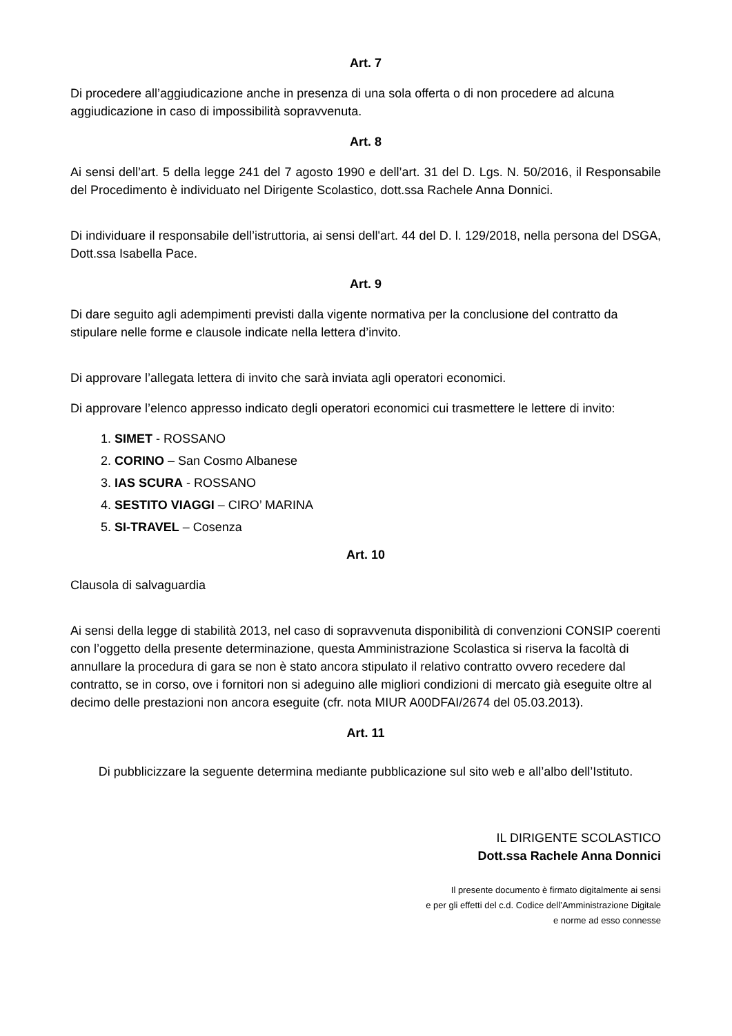Art. 7
Di procedere all’aggiudicazione anche in presenza di una sola offerta o di non procedere ad alcuna aggiudicazione in caso di impossibilità sopravvenuta.
Art. 8
Ai sensi dell’art. 5 della legge 241 del 7 agosto 1990 e dell’art. 31 del D. Lgs. N. 50/2016, il Responsabile del Procedimento è individuato nel Dirigente Scolastico, dott.ssa Rachele Anna Donnici.
Di individuare il responsabile dell’istruttoria, ai sensi dell'art. 44 del D. l. 129/2018, nella persona del DSGA, Dott.ssa Isabella Pace.
Art. 9
Di dare seguito agli adempimenti previsti dalla vigente normativa per la conclusione del contratto da stipulare nelle forme e clausole indicate nella lettera d’invito.
Di approvare l’allegata lettera di invito che sarà inviata agli operatori economici.
Di approvare l’elenco appresso indicato degli operatori economici cui trasmettere le lettere di invito:
1. SIMET - ROSSANO
2. CORINO – San Cosmo Albanese
3. IAS SCURA - ROSSANO
4. SESTITO VIAGGI – CIRO’ MARINA
5. SI-TRAVEL – Cosenza
Art. 10
Clausola di salvaguardia
Ai sensi della legge di stabilità 2013, nel caso di sopravvenuta disponibilità di convenzioni CONSIP coerenti con l’oggetto della presente determinazione, questa Amministrazione Scolastica si riserva la facoltà di annullare la procedura di gara se non è stato ancora stipulato il relativo contratto ovvero recedere dal contratto, se in corso, ove i fornitori non si adeguino alle migliori condizioni di mercato già eseguite oltre al decimo delle prestazioni non ancora eseguite (cfr. nota MIUR A00DFAI/2674 del 05.03.2013).
Art. 11
Di pubblicizzare la seguente determina mediante pubblicazione sul sito web e all’albo dell’Istituto.
IL DIRIGENTE SCOLASTICO
Dott.ssa Rachele Anna Donnici
Il presente documento è firmato digitalmente ai sensi
e per gli effetti del c.d. Codice dell’Amministrazione Digitale
e norme ad esso connesse